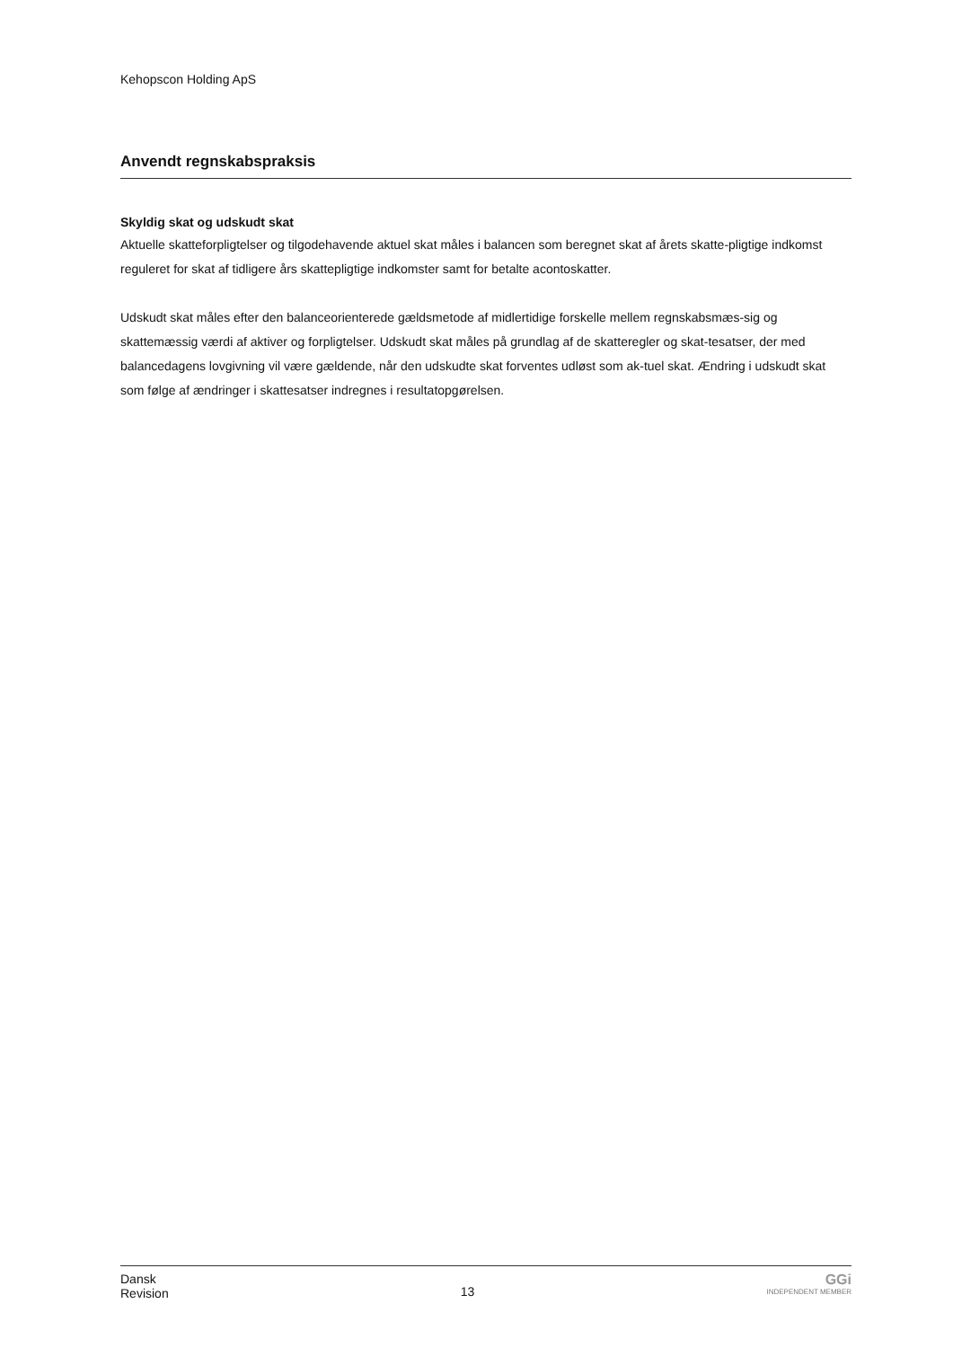Kehopscon Holding ApS
Anvendt regnskabspraksis
Skyldig skat og udskudt skat
Aktuelle skatteforpligtelser og tilgodehavende aktuel skat måles i balancen som beregnet skat af årets skatte-pligtige indkomst reguleret for skat af tidligere års skattepligtige indkomster samt for betalte acontoskatter.
Udskudt skat måles efter den balanceorienterede gældsmetode af midlertidige forskelle mellem regnskabsmæs-sig og skattemæssig værdi af aktiver og forpligtelser. Udskudt skat måles på grundlag af de skatteregler og skat-tesatser, der med balancedagens lovgivning vil være gældende, når den udskudte skat forventes udløst som ak-tuel skat. Ændring i udskudt skat som følge af ændringer i skattesatser indregnes i resultatopgørelsen.
Dansk
Revision
13
GGi
INDEPENDENT MEMBER